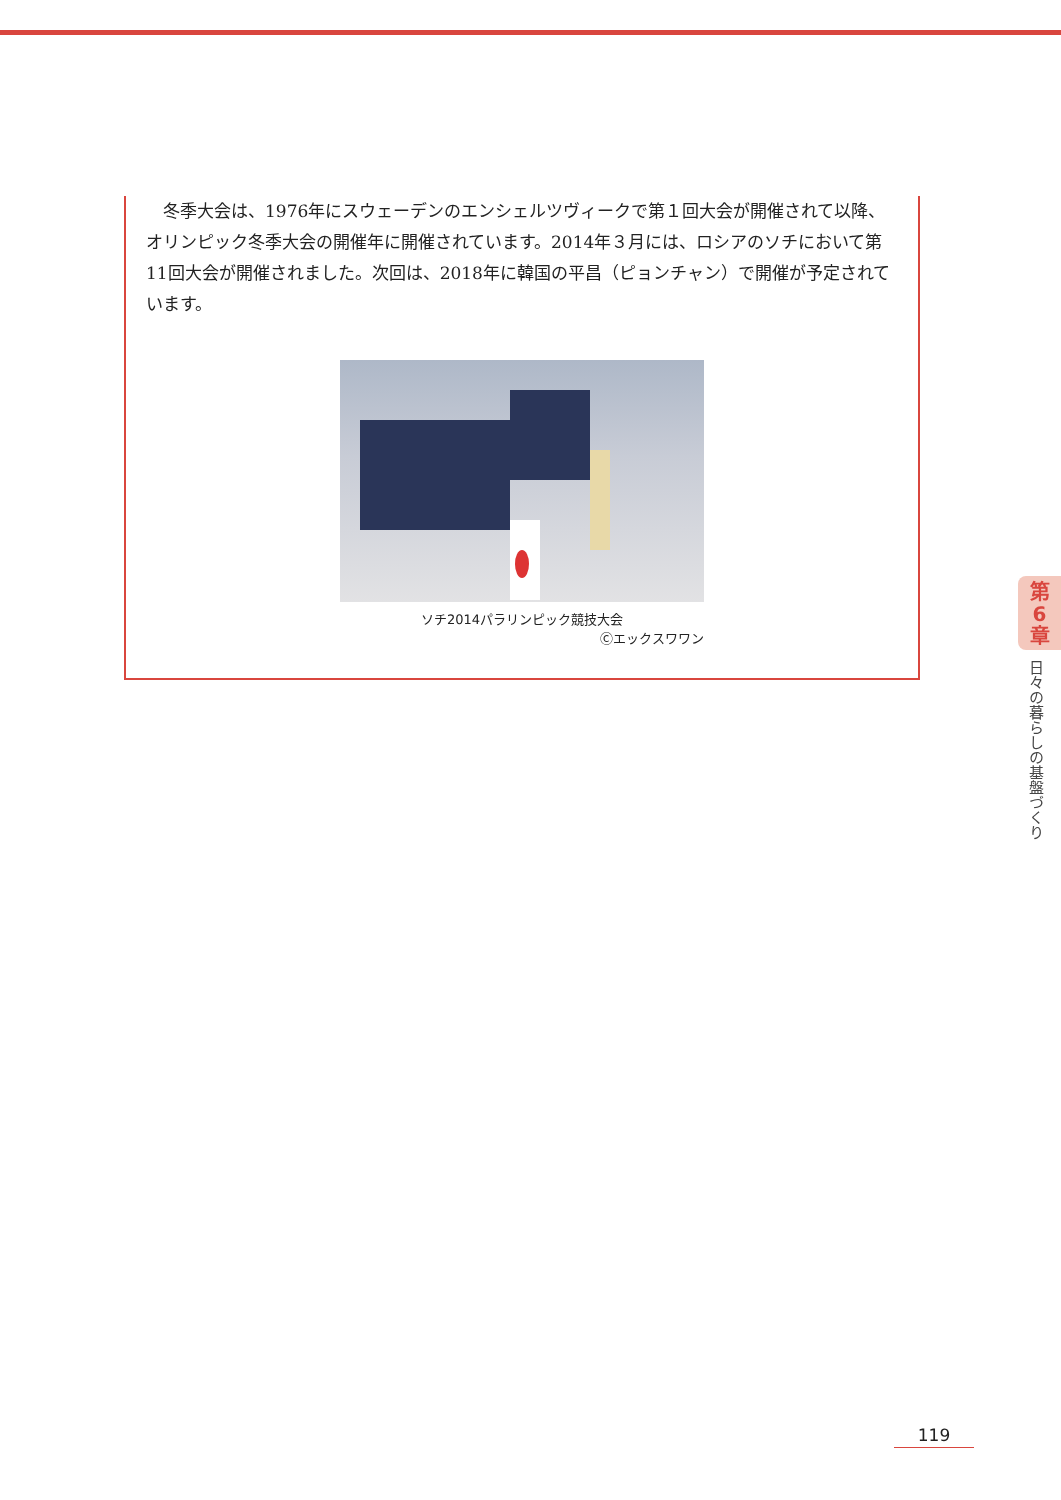冬季大会は、1976年にスウェーデンのエンシェルツヴィークで第１回大会が開催されて以降、オリンピック冬季大会の開催年に開催されています。2014年３月には、ロシアのソチにおいて第11回大会が開催されました。次回は、2018年に韓国の平昌（ピョンチャン）で開催が予定されています。
ソチ2014パラリンピック競技大会
Ⓒエックスワワン
第
6
章
日々の暮らしの基盤づくり
119